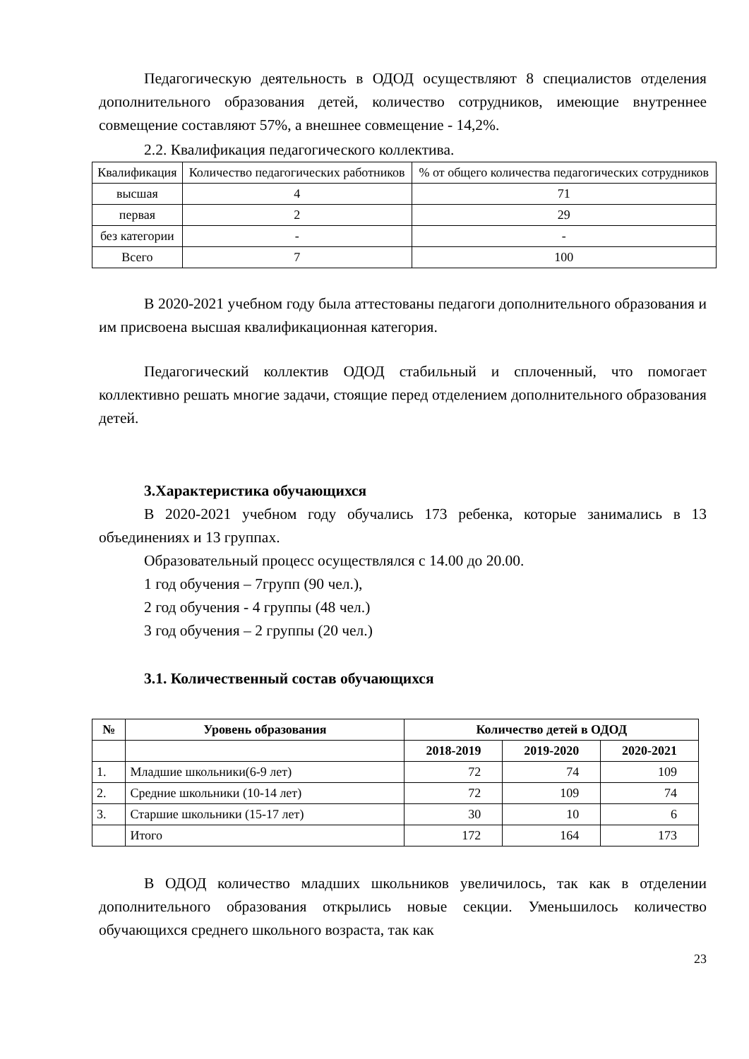Педагогическую деятельность в ОДОД осуществляют 8 специалистов отделения дополнительного образования детей, количество сотрудников, имеющие внутреннее совмещение составляют 57%, а внешнее совмещение - 14,2%.
2.2. Квалификация педагогического коллектива.
| Квалификация | Количество педагогических работников | % от общего количества педагогических сотрудников |
| высшая | 4 | 71 |
| первая | 2 | 29 |
| без категории | - | - |
| Всего | 7 | 100 |
В 2020-2021 учебном году была аттестованы педагоги дополнительного образования и им присвоена высшая квалификационная категория.
Педагогический коллектив ОДОД стабильный и сплоченный, что помогает коллективно решать многие задачи, стоящие перед отделением дополнительного образования детей.
3.Характеристика обучающихся
В 2020-2021 учебном году обучались 173 ребенка, которые занимались в 13 объединениях и 13 группах.
Образовательный процесс осуществлялся с 14.00 до 20.00.
1 год обучения – 7групп (90 чел.),
2 год обучения - 4 группы (48 чел.)
3 год обучения – 2 группы (20 чел.)
3.1. Количественный состав обучающихся
| № | Уровень образования | Количество детей в ОДОД | | |
| --- | --- | --- | --- | --- |
| | | 2018-2019 | 2019-2020 | 2020-2021 |
| 1. | Младшие школьники(6-9 лет) | 72 | 74 | 109 |
| 2. | Средние школьники (10-14 лет) | 72 | 109 | 74 |
| 3. | Старшие школьники (15-17 лет) | 30 | 10 | 6 |
| | Итого | 172 | 164 | 173 |
В ОДОД количество младших школьников увеличилось, так как в отделении дополнительного образования открылись новые секции. Уменьшилось количество обучающихся среднего школьного возраста, так как
23